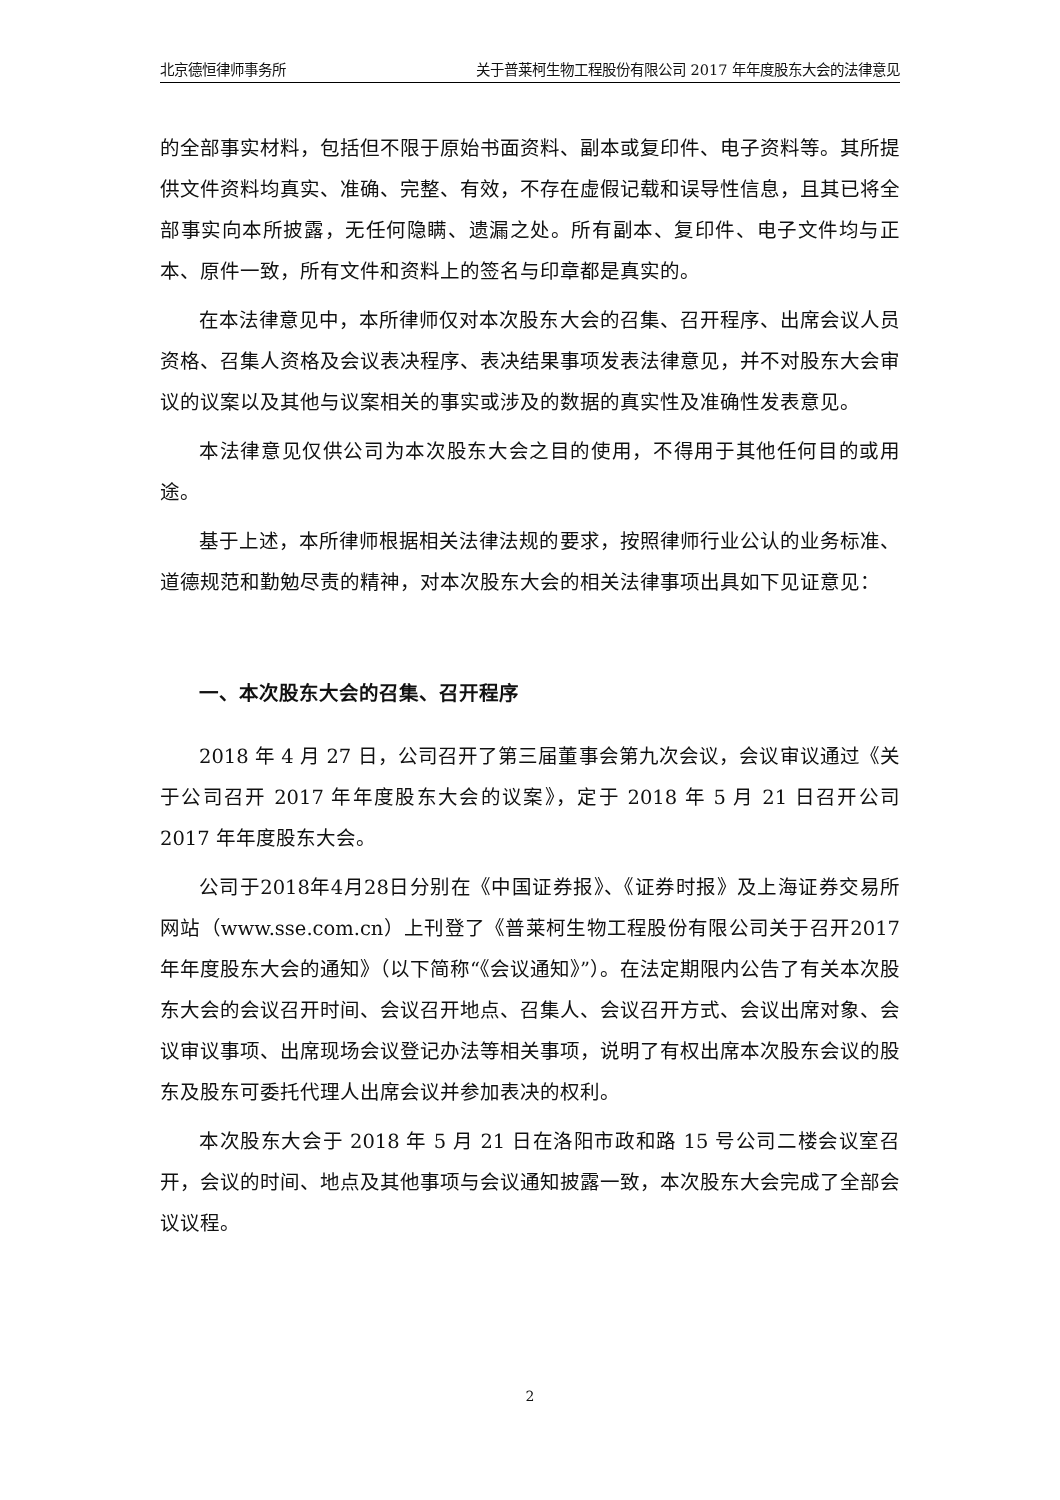北京德恒律师事务所 关于普莱柯生物工程股份有限公司 2017 年年度股东大会的法律意见
的全部事实材料，包括但不限于原始书面资料、副本或复印件、电子资料等。其所提供文件资料均真实、准确、完整、有效，不存在虚假记载和误导性信息，且其已将全部事实向本所披露，无任何隐瞒、遗漏之处。所有副本、复印件、电子文件均与正本、原件一致，所有文件和资料上的签名与印章都是真实的。
在本法律意见中，本所律师仅对本次股东大会的召集、召开程序、出席会议人员资格、召集人资格及会议表决程序、表决结果事项发表法律意见，并不对股东大会审议的议案以及其他与议案相关的事实或涉及的数据的真实性及准确性发表意见。
本法律意见仅供公司为本次股东大会之目的使用，不得用于其他任何目的或用途。
基于上述，本所律师根据相关法律法规的要求，按照律师行业公认的业务标准、道德规范和勤勉尽责的精神，对本次股东大会的相关法律事项出具如下见证意见：
一、本次股东大会的召集、召开程序
2018 年 4 月 27 日，公司召开了第三届董事会第九次会议，会议审议通过《关于公司召开 2017 年年度股东大会的议案》，定于 2018 年 5 月 21 日召开公司 2017 年年度股东大会。
公司于2018年4月28日分别在《中国证券报》、《证券时报》及上海证券交易所网站（www.sse.com.cn）上刊登了《普莱柯生物工程股份有限公司关于召开2017年年度股东大会的通知》（以下简称“《会议通知》”）。在法定期限内公告了有关本次股东大会的会议召开时间、会议召开地点、召集人、会议召开方式、会议出席对象、会议审议事项、出席现场会议登记办法等相关事项，说明了有权出席本次股东会议的股东及股东可委托代理人出席会议并参加表决的权利。
本次股东大会于 2018 年 5 月 21 日在洛阳市政和路 15 号公司二楼会议室召开，会议的时间、地点及其他事项与会议通知披露一致，本次股东大会完成了全部会议议程。
2